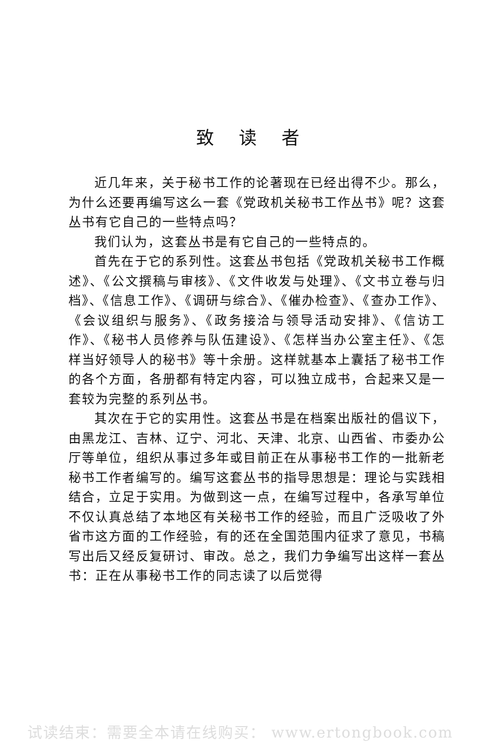致读者
近几年来，关于秘书工作的论著现在已经出得不少。那么，为什么还要再编写这么一套《党政机关秘书工作丛书》呢？这套丛书有它自己的一些特点吗？
我们认为，这套丛书是有它自己的一些特点的。
首先在于它的系列性。这套丛书包括《党政机关秘书工作概述》、《公文撰稿与审核》、《文件收发与处理》、《文书立卷与归档》、《信息工作》、《调研与综合》、《催办检查》、《查办工作》、《会议组织与服务》、《政务接洽与领导活动安排》、《信访工作》、《秘书人员修养与队伍建设》、《怎样当办公室主任》、《怎样当好领导人的秘书》等十余册。这样就基本上囊括了秘书工作的各个方面，各册都有特定内容，可以独立成书，合起来又是一套较为完整的系列丛书。
其次在于它的实用性。这套丛书是在档案出版社的倡议下，由黑龙江、吉林、辽宁、河北、天津、北京、山西省、市委办公厅等单位，组织从事过多年或目前正在从事秘书工作的一批新老秘书工作者编写的。编写这套丛书的指导思想是：理论与实践相结合，立足于实用。为做到这一点，在编写过程中，各承写单位不仅认真总结了本地区有关秘书工作的经验，而且广泛吸收了外省市这方面的工作经验，有的还在全国范围内征求了意见，书稿写出后又经反复研讨、审改。总之，我们力争编写出这样一套丛书：正在从事秘书工作的同志读了以后觉得
试读结束：需要全本请在线购买： www.ertongbook.com